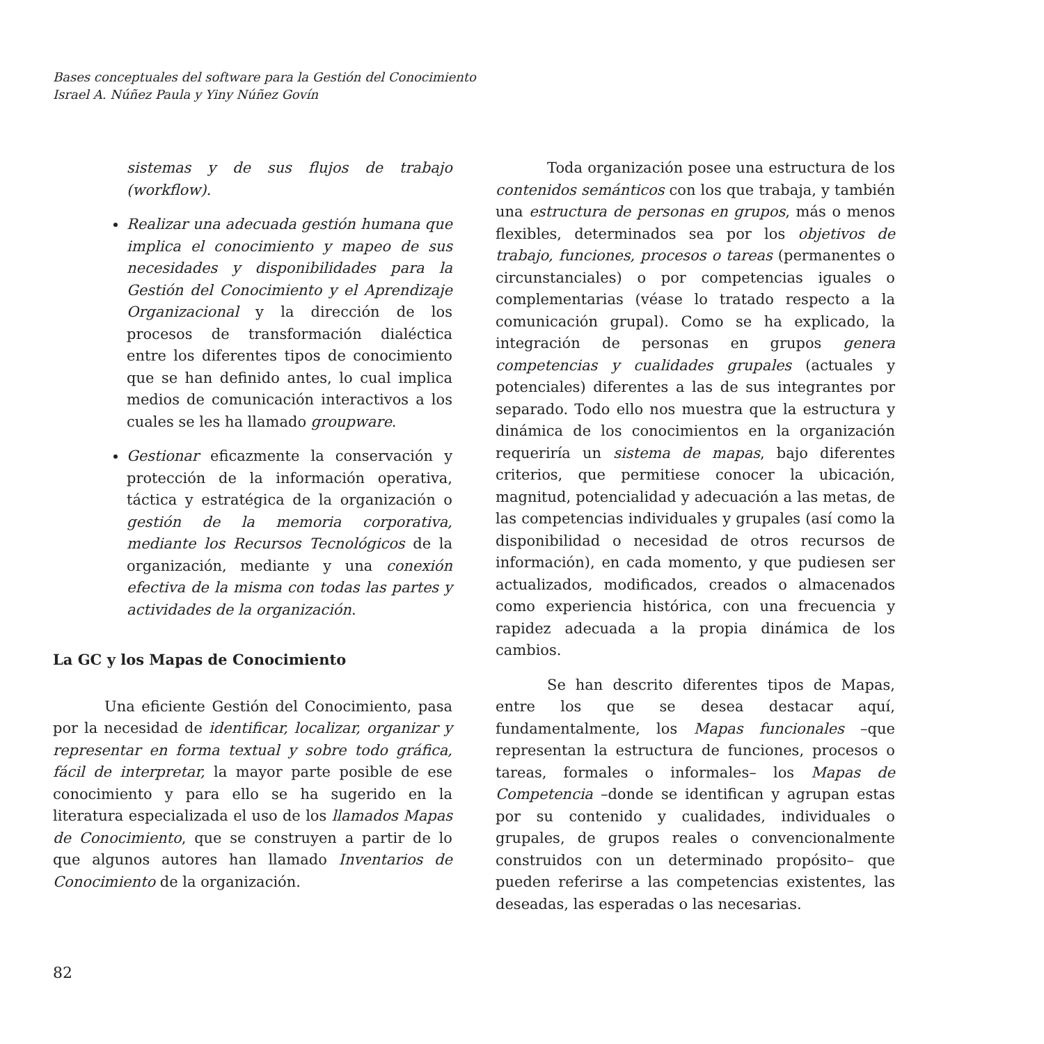Bases conceptuales del software para la Gestión del Conocimiento
Israel A. Núñez Paula y Yiny Núñez Govín
sistemas y de sus flujos de trabajo (workflow).
Realizar una adecuada gestión humana que implica el conocimiento y mapeo de sus necesidades y disponibilidades para la Gestión del Conocimiento y el Aprendizaje Organizacional y la dirección de los procesos de transformación dialéctica entre los diferentes tipos de conocimiento que se han definido antes, lo cual implica medios de comunicación interactivos a los cuales se les ha llamado groupware.
Gestionar eficazmente la conservación y protección de la información operativa, táctica y estratégica de la organización o gestión de la memoria corporativa, mediante los Recursos Tecnológicos de la organización, mediante y una conexión efectiva de la misma con todas las partes y actividades de la organización.
La GC y los Mapas de Conocimiento
Una eficiente Gestión del Conocimiento, pasa por la necesidad de identificar, localizar, organizar y representar en forma textual y sobre todo gráfica, fácil de interpretar, la mayor parte posible de ese conocimiento y para ello se ha sugerido en la literatura especializada el uso de los llamados Mapas de Conocimiento, que se construyen a partir de lo que algunos autores han llamado Inventarios de Conocimiento de la organización.
Toda organización posee una estructura de los contenidos semánticos con los que trabaja, y también una estructura de personas en grupos, más o menos flexibles, determinados sea por los objetivos de trabajo, funciones, procesos o tareas (permanentes o circunstanciales) o por competencias iguales o complementarias (véase lo tratado respecto a la comunicación grupal). Como se ha explicado, la integración de personas en grupos genera competencias y cualidades grupales (actuales y potenciales) diferentes a las de sus integrantes por separado. Todo ello nos muestra que la estructura y dinámica de los conocimientos en la organización requeriría un sistema de mapas, bajo diferentes criterios, que permitiese conocer la ubicación, magnitud, potencialidad y adecuación a las metas, de las competencias individuales y grupales (así como la disponibilidad o necesidad de otros recursos de información), en cada momento, y que pudiesen ser actualizados, modificados, creados o almacenados como experiencia histórica, con una frecuencia y rapidez adecuada a la propia dinámica de los cambios.
Se han descrito diferentes tipos de Mapas, entre los que se desea destacar aquí, fundamentalmente, los Mapas funcionales –que representan la estructura de funciones, procesos o tareas, formales o informales– los Mapas de Competencia –donde se identifican y agrupan estas por su contenido y cualidades, individuales o grupales, de grupos reales o convencionalmente construidos con un determinado propósito– que pueden referirse a las competencias existentes, las deseadas, las esperadas o las necesarias.
82